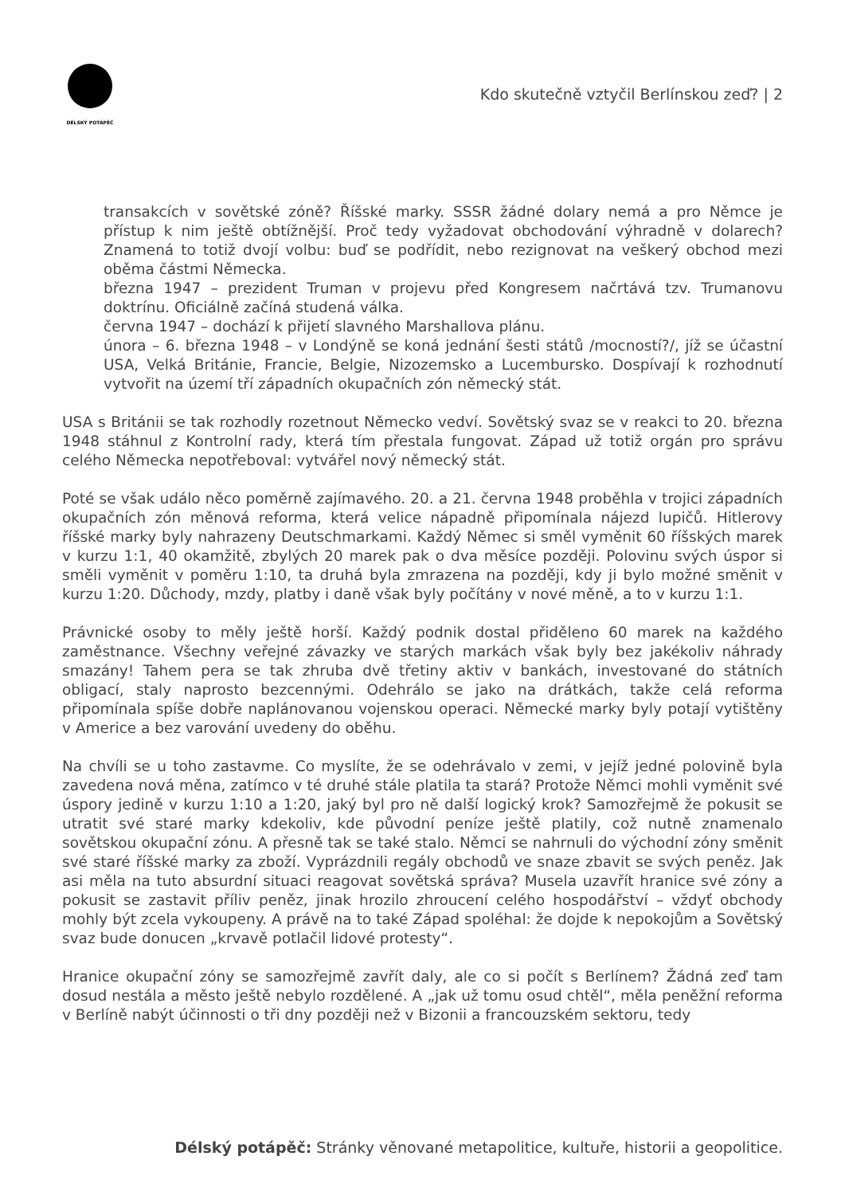DÉLSKÝ POTÁPĚČ
Kdo skutečně vztyčil Berlínskou zeď? | 2
transakcích v sovětské zóně? Říšské marky. SSSR žádné dolary nemá a pro Němce je přístup k nim ještě obtížnější. Proč tedy vyžadovat obchodování výhradně v dolarech? Znamená to totiž dvojí volbu: buď se podřídit, nebo rezignovat na veškerý obchod mezi oběma částmi Německa.
března 1947 – prezident Truman v projevu před Kongresem načrtává tzv. Trumanovu doktrínu. Oficiálně začíná studená válka.
června 1947 – dochází k přijetí slavného Marshallova plánu.
února – 6. března 1948 – v Londýně se koná jednání šesti států /mocností?/, jíž se účastní USA, Velká Británie, Francie, Belgie, Nizozemsko a Lucembursko. Dospívají k rozhodnutí vytvořit na území tří západních okupačních zón německý stát.
USA s Británii se tak rozhodly rozetnout Německo vedví. Sovětský svaz se v reakci to 20. března 1948 stáhnul z Kontrolní rady, která tím přestala fungovat. Západ už totiž orgán pro správu celého Německa nepotřeboval: vytvářel nový německý stát.
Poté se však událo něco poměrně zajímavého. 20. a 21. června 1948 proběhla v trojici západních okupačních zón měnová reforma, která velice nápadně připomínala nájezd lupičů. Hitlerovy říšské marky byly nahrazeny Deutschmarkami. Každý Němec si směl vyměnit 60 říšských marek v kurzu 1:1, 40 okamžitě, zbylých 20 marek pak o dva měsíce později. Polovinu svých úspor si směli vyměnit v poměru 1:10, ta druhá byla zmrazena na později, kdy ji bylo možné směnit v kurzu 1:20. Důchody, mzdy, platby i daně však byly počítány v nové měně, a to v kurzu 1:1.
Právnické osoby to měly ještě horší. Každý podnik dostal přiděleno 60 marek na každého zaměstnance. Všechny veřejné závazky ve starých markách však byly bez jakékoliv náhrady smazány! Tahem pera se tak zhruba dvě třetiny aktiv v bankách, investované do státních obligací, staly naprosto bezcennými. Odehrálo se jako na drátkách, takže celá reforma připomínala spíše dobře naplánovanou vojenskou operaci. Německé marky byly potají vytištěny v Americe a bez varování uvedeny do oběhu.
Na chvíli se u toho zastavme. Co myslíte, že se odehrávalo v zemi, v jejíž jedné polovině byla zavedena nová měna, zatímco v té druhé stále platila ta stará? Protože Němci mohli vyměnit své úspory jedině v kurzu 1:10 a 1:20, jaký byl pro ně další logický krok? Samozřejmě že pokusit se utratit své staré marky kdekoliv, kde původní peníze ještě platily, což nutně znamenalo sovětskou okupační zónu. A přesně tak se také stalo. Němci se nahrnuli do východní zóny směnit své staré říšské marky za zboží. Vyprázdnili regály obchodů ve snaze zbavit se svých peněz. Jak asi měla na tuto absurdní situaci reagovat sovětská správa? Musela uzavřít hranice své zóny a pokusit se zastavit příliv peněz, jinak hrozilo zhroucení celého hospodářství – vždyť obchody mohly být zcela vykoupeny. A právě na to také Západ spoléhal: že dojde k nepokojům a Sovětský svaz bude donucen „krvavě potlačil lidové protesty“.
Hranice okupační zóny se samozřejmě zavřít daly, ale co si počít s Berlínem? Žádná zeď tam dosud nestála a město ještě nebylo rozdělené. A „jak už tomu osud chtěl“, měla peněžní reforma v Berlíně nabýt účinnosti o tři dny později než v Bizonii a francouzském sektoru, tedy
Délský potápěč: Stránky věnované metapolitice, kultuře, historii a geopolitice.